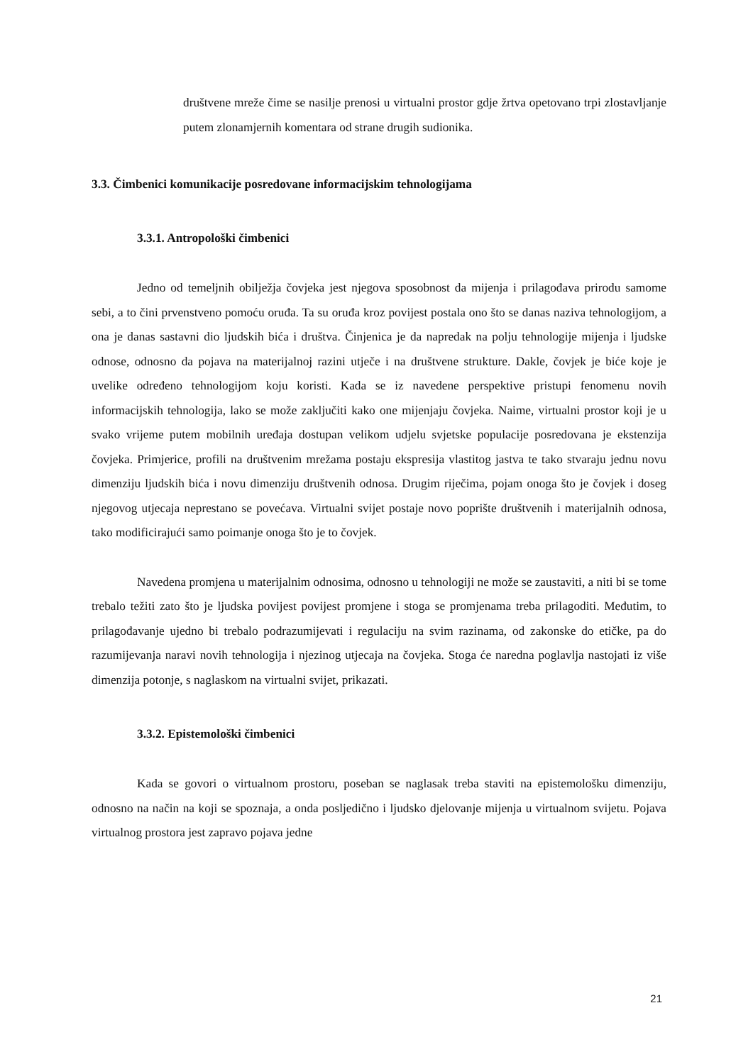društvene mreže čime se nasilje prenosi u virtualni prostor gdje žrtva opetovano trpi zlostavljanje putem zlonamjernih komentara od strane drugih sudionika.
3.3. Čimbenici komunikacije posredovane informacijskim tehnologijama
3.3.1. Antropološki čimbenici
Jedno od temeljnih obilježja čovjeka jest njegova sposobnost da mijenja i prilagođava prirodu samome sebi, a to čini prvenstveno pomoću oruđa. Ta su oruđa kroz povijest postala ono što se danas naziva tehnologijom, a ona je danas sastavni dio ljudskih bića i društva. Činjenica je da napredak na polju tehnologije mijenja i ljudske odnose, odnosno da pojava na materijalnoj razini utječe i na društvene strukture. Dakle, čovjek je biće koje je uvelike određeno tehnologijom koju koristi. Kada se iz navedene perspektive pristupi fenomenu novih informacijskih tehnologija, lako se može zaključiti kako one mijenjaju čovjeka. Naime, virtualni prostor koji je u svako vrijeme putem mobilnih uređaja dostupan velikom udjelu svjetske populacije posredovana je ekstenzija čovjeka. Primjerice, profili na društvenim mrežama postaju ekspresija vlastitog jastva te tako stvaraju jednu novu dimenziju ljudskih bića i novu dimenziju društvenih odnosa. Drugim riječima, pojam onoga što je čovjek i doseg njegovog utjecaja neprestano se povećava. Virtualni svijet postaje novo poprište društvenih i materijalnih odnosa, tako modificirajući samo poimanje onoga što je to čovjek.
Navedena promjena u materijalnim odnosima, odnosno u tehnologiji ne može se zaustaviti, a niti bi se tome trebalo težiti zato što je ljudska povijest povijest promjene i stoga se promjenama treba prilagoditi. Međutim, to prilagođavanje ujedno bi trebalo podrazumijevati i regulaciju na svim razinama, od zakonske do etičke, pa do razumijevanja naravi novih tehnologija i njezinog utjecaja na čovjeka. Stoga će naredna poglavlja nastojati iz više dimenzija potonje, s naglaskom na virtualni svijet, prikazati.
3.3.2. Epistemološki čimbenici
Kada se govori o virtualnom prostoru, poseban se naglasak treba staviti na epistemološku dimenziju, odnosno na način na koji se spoznaja, a onda posljedično i ljudsko djelovanje mijenja u virtualnom svijetu. Pojava virtualnog prostora jest zapravo pojava jedne
21